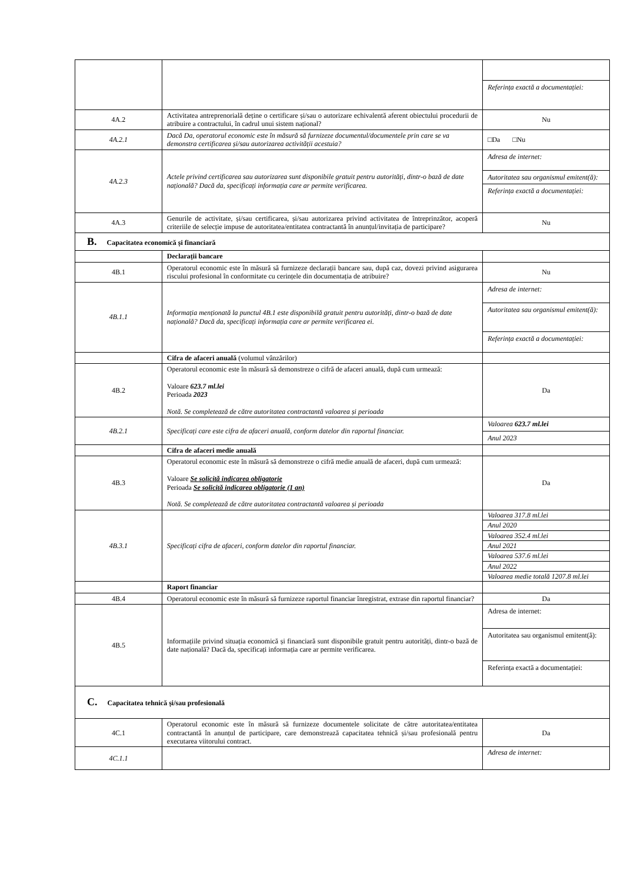| | | Referința exactă a documentației: |
| 4A.2 | Activitatea antreprenorială deține o certificare și/sau o autorizare echivalentă aferent obiectului procedurii de atribuire a contractului, în cadrul unui sistem național? | Nu |
| 4A.2.1 | Dacă Da, operatorul economic este în măsură să furnizeze documentul/documentele prin care se va demonstra certificarea și/sau autorizarea activității acestuia? | □Da □Nu |
| 4A.2.3 | Actele privind certificarea sau autorizarea sunt disponibile gratuit pentru autorități, dintr-o bază de date națională? Dacă da, specificați informația care ar permite verificarea. | Adresa de internet: Autoritatea sau organismul emitent(ă): Referința exactă a documentației: |
| 4A.3 | Genurile de activitate, și/sau certificarea, și/sau autorizarea privind activitatea de întreprinzător, acoperă criteriile de selecție impuse de autoritatea/entitatea contractantă în anunțul/invitația de participare? | Nu |
| B. Capacitatea economică și financiară | | |
| | Declarații bancare | |
| 4B.1 | Operatorul economic este în măsură să furnizeze declarații bancare sau, după caz, dovezi privind asigurarea riscului profesional în conformitate cu cerințele din documentația de atribuire? | Nu |
| 4B.1.1 | Informația menționată la punctul 4B.1 este disponibilă gratuit pentru autorități, dintr-o bază de date națională? Dacă da, specificați informația care ar permite verificarea ei. | Adresa de internet: Autoritatea sau organismul emitent(ă): Referința exactă a documentației: |
| | Cifra de afaceri anuală (volumul vânzărilor) | |
| 4B.2 | Operatorul economic este în măsură să demonstreze o cifră de afaceri anuală, după cum urmează: Valoare 623.7 ml.lei Perioada 2023 Notă. Se completează de către autoritatea contractantă valoarea și perioada | Da |
| 4B.2.1 | Specificați care este cifra de afaceri anuală, conform datelor din raportul financiar. | Valoarea 623.7 ml.lei Anul 2023 |
| | Cifra de afaceri medie anuală | |
| 4B.3 | Operatorul economic este în măsură să demonstreze o cifră medie anuală de afaceri, după cum urmează: Valoare Se solicită indicarea obligatorie Perioada Se solicită indicarea obligatorie (1 an) Notă. Se completează de către autoritatea contractantă valoarea și perioada | Da |
| 4B.3.1 | Specificați cifra de afaceri, conform datelor din raportul financiar. | Valoarea 317.8 ml.lei Anul 2020 Valoarea 352.4 ml.lei Anul 2021 Valoarea 537.6 ml.lei Anul 2022 Valoarea medie totală 1207.8 ml.lei |
| | Raport financiar | |
| 4B.4 | Operatorul economic este în măsură să furnizeze raportul financiar înregistrat, extrase din raportul financiar? | Da |
| 4B.5 | Informațiile privind situația economică și financiară sunt disponibile gratuit pentru autorități, dintr-o bază de date națională? Dacă da, specificați informația care ar permite verificarea. | Adresa de internet: Autoritatea sau organismul emitent(ă): Referința exactă a documentației: |
| C. Capacitatea tehnică și/sau profesională | | |
| 4C.1 | Operatorul economic este în măsură să furnizeze documentele solicitate de către autoritatea/entitatea contractantă în anunțul de participare, care demonstrează capacitatea tehnică și/sau profesională pentru executarea viitorului contract. | Da |
| 4C.1.1 | | Adresa de internet: |